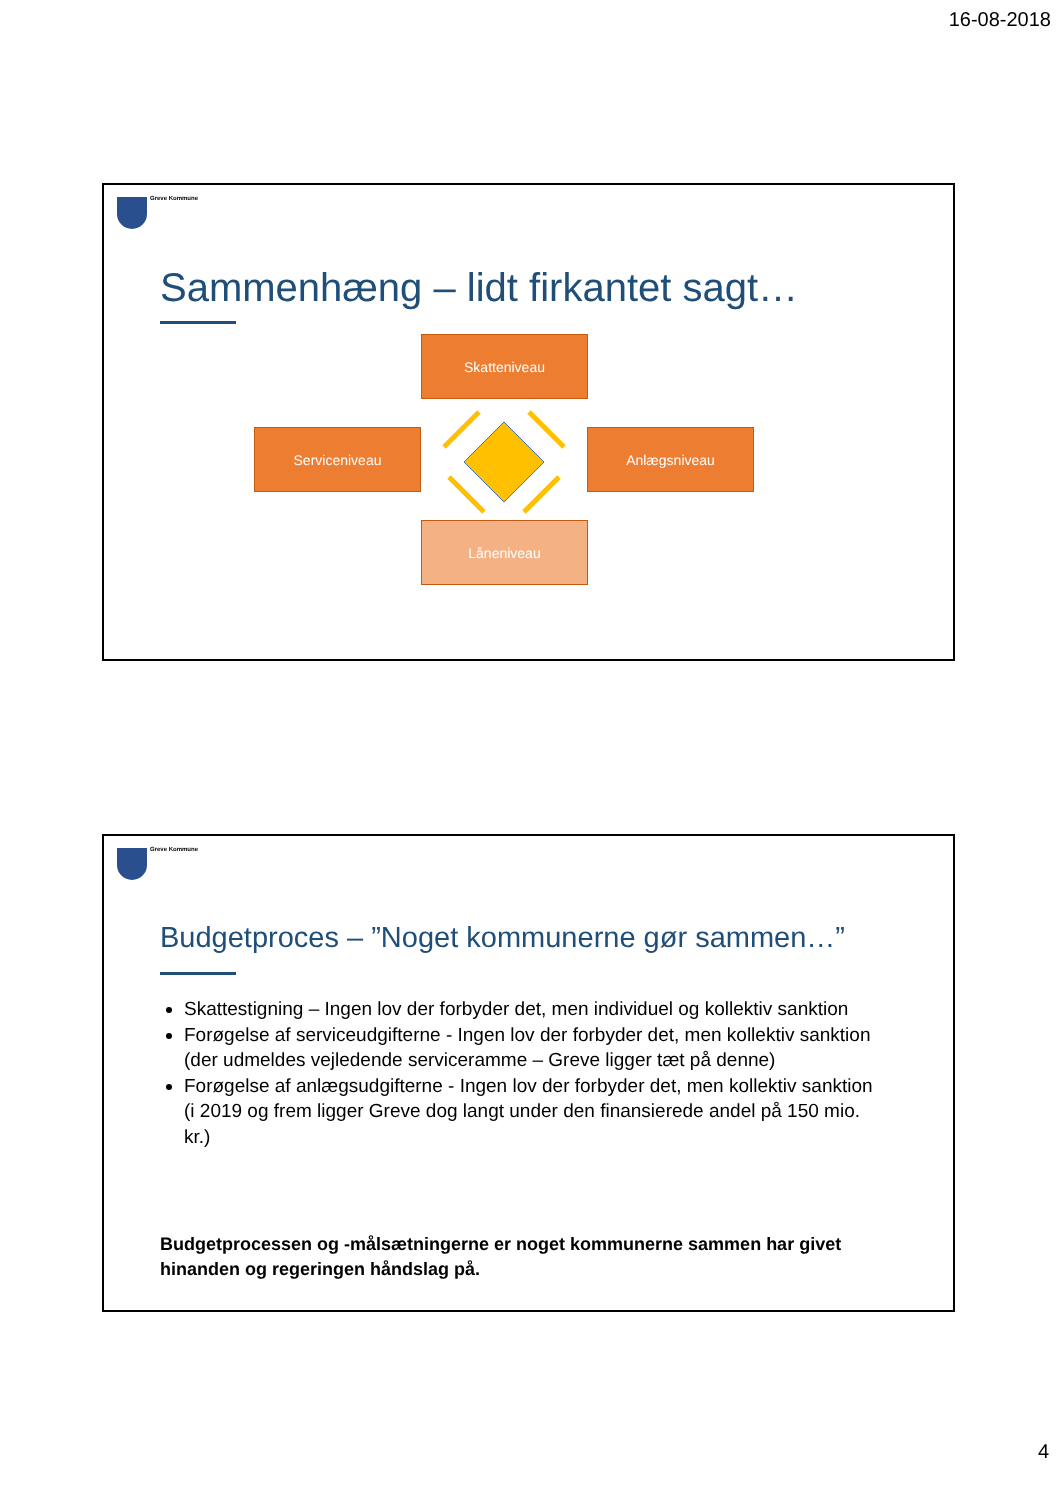16-08-2018
Greve Kommune
Sammenhæng – lidt firkantet sagt…
Skatteniveau
Serviceniveau Anlægsniveau
Låneniveau
Greve Kommune
Budgetproces – ”Noget kommunerne gør sammen…”
Skattestigning – Ingen lov der forbyder det, men individuel og kollektiv sanktion
Forøgelse af serviceudgifterne - Ingen lov der forbyder det, men kollektiv sanktion (der udmeldes vejledende serviceramme – Greve ligger tæt på denne)
Forøgelse af anlægsudgifterne - Ingen lov der forbyder det, men kollektiv sanktion (i 2019 og frem ligger Greve dog langt under den finansierede andel på 150 mio. kr.)
Budgetprocessen og -målsætningerne er noget kommunerne sammen har givet hinanden og regeringen håndslag på.
4